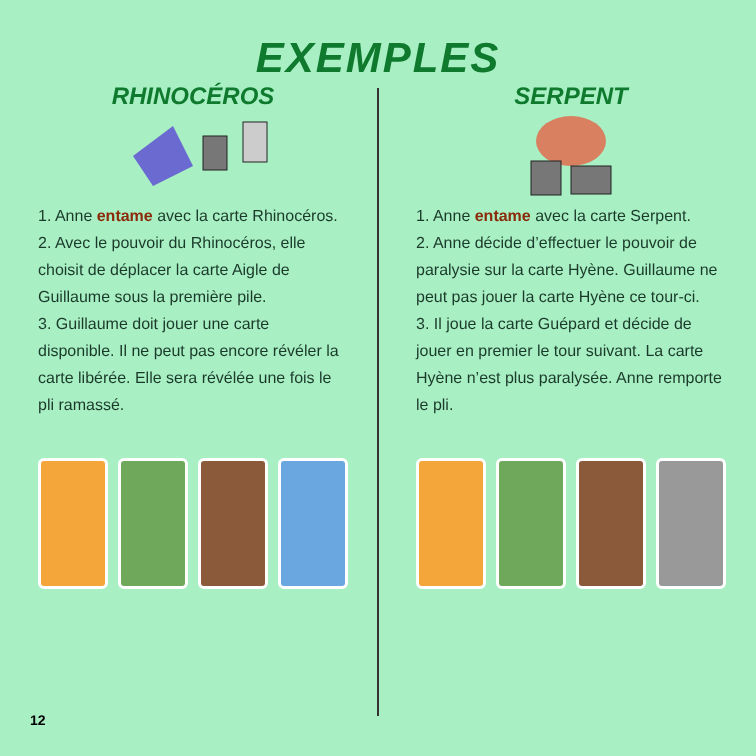EXEMPLES
RHINOCÉROS
1. Anne entame avec la carte Rhinocéros.
2. Avec le pouvoir du Rhinocéros, elle choisit de déplacer la carte Aigle de Guillaume sous la première pile.
3. Guillaume doit jouer une carte disponible. Il ne peut pas encore révéler la carte libérée. Elle sera révélée une fois le pli ramassé.
SERPENT
1. Anne entame avec la carte Serpent.
2. Anne décide d’effectuer le pouvoir de paralysie sur la carte Hyène. Guillaume ne peut pas jouer la carte Hyène ce tour-ci.
3. Il joue la carte Guépard et décide de jouer en premier le tour suivant. La carte Hyène n’est plus paralysée. Anne remporte le pli.
12